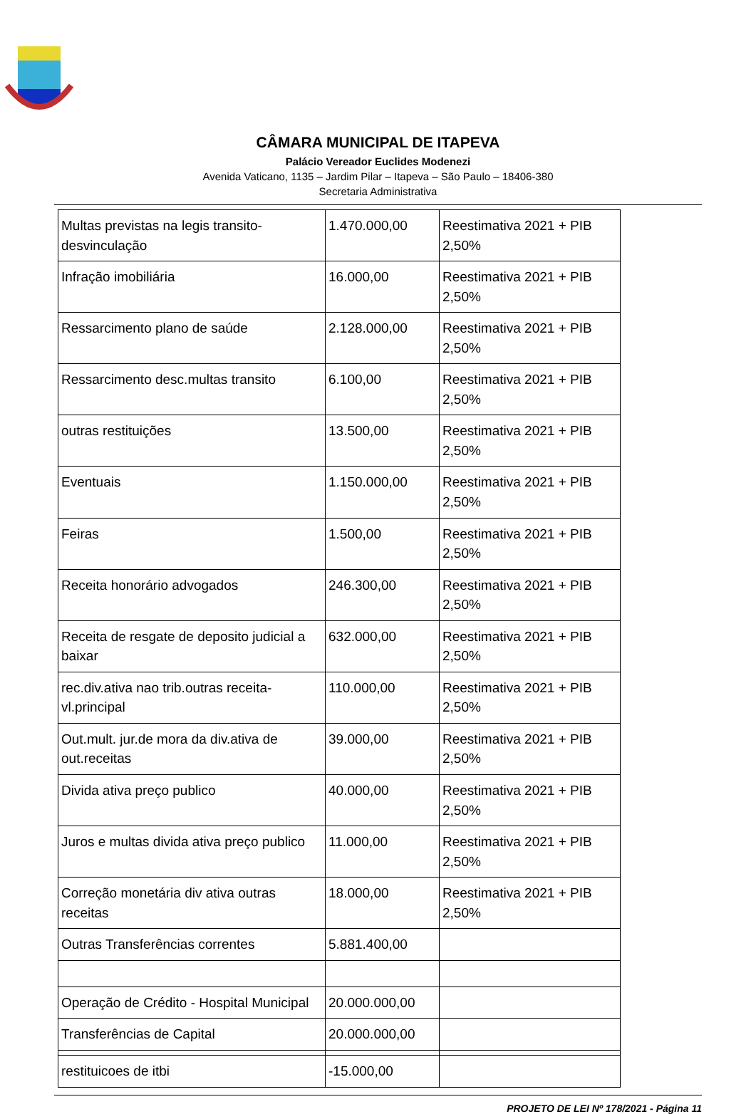CÂMARA MUNICIPAL DE ITAPEVA
Palácio Vereador Euclides Modenezi
Avenida Vaticano, 1135 – Jardim Pilar – Itapeva – São Paulo – 18406-380
Secretaria Administrativa
| Multas previstas na legis transito-desvinculação | 1.470.000,00 | Reestimativa 2021 + PIB 2,50% |
| Infração imobiliária | 16.000,00 | Reestimativa 2021 + PIB 2,50% |
| Ressarcimento plano de saúde | 2.128.000,00 | Reestimativa 2021 + PIB 2,50% |
| Ressarcimento desc.multas transito | 6.100,00 | Reestimativa 2021 + PIB 2,50% |
| outras restituições | 13.500,00 | Reestimativa 2021 + PIB 2,50% |
| Eventuais | 1.150.000,00 | Reestimativa 2021 + PIB 2,50% |
| Feiras | 1.500,00 | Reestimativa 2021 + PIB 2,50% |
| Receita honorário advogados | 246.300,00 | Reestimativa 2021 + PIB 2,50% |
| Receita de resgate de deposito judicial a baixar | 632.000,00 | Reestimativa 2021 + PIB 2,50% |
| rec.div.ativa nao trib.outras receita-vl.principal | 110.000,00 | Reestimativa 2021 + PIB 2,50% |
| Out.mult. jur.de mora da div.ativa de out.receitas | 39.000,00 | Reestimativa 2021 + PIB 2,50% |
| Divida ativa preço publico | 40.000,00 | Reestimativa 2021 + PIB 2,50% |
| Juros e multas divida ativa preço publico | 11.000,00 | Reestimativa 2021 + PIB 2,50% |
| Correção monetária div ativa outras receitas | 18.000,00 | Reestimativa 2021 + PIB 2,50% |
| Outras Transferências correntes | 5.881.400,00 | |
| Operação de Crédito - Hospital Municipal | 20.000.000,00 | |
| Transferências de Capital | 20.000.000,00 | |
| restituicoes de itbi | -15.000,00 | |
PROJETO DE LEI Nº 178/2021 - Página 11